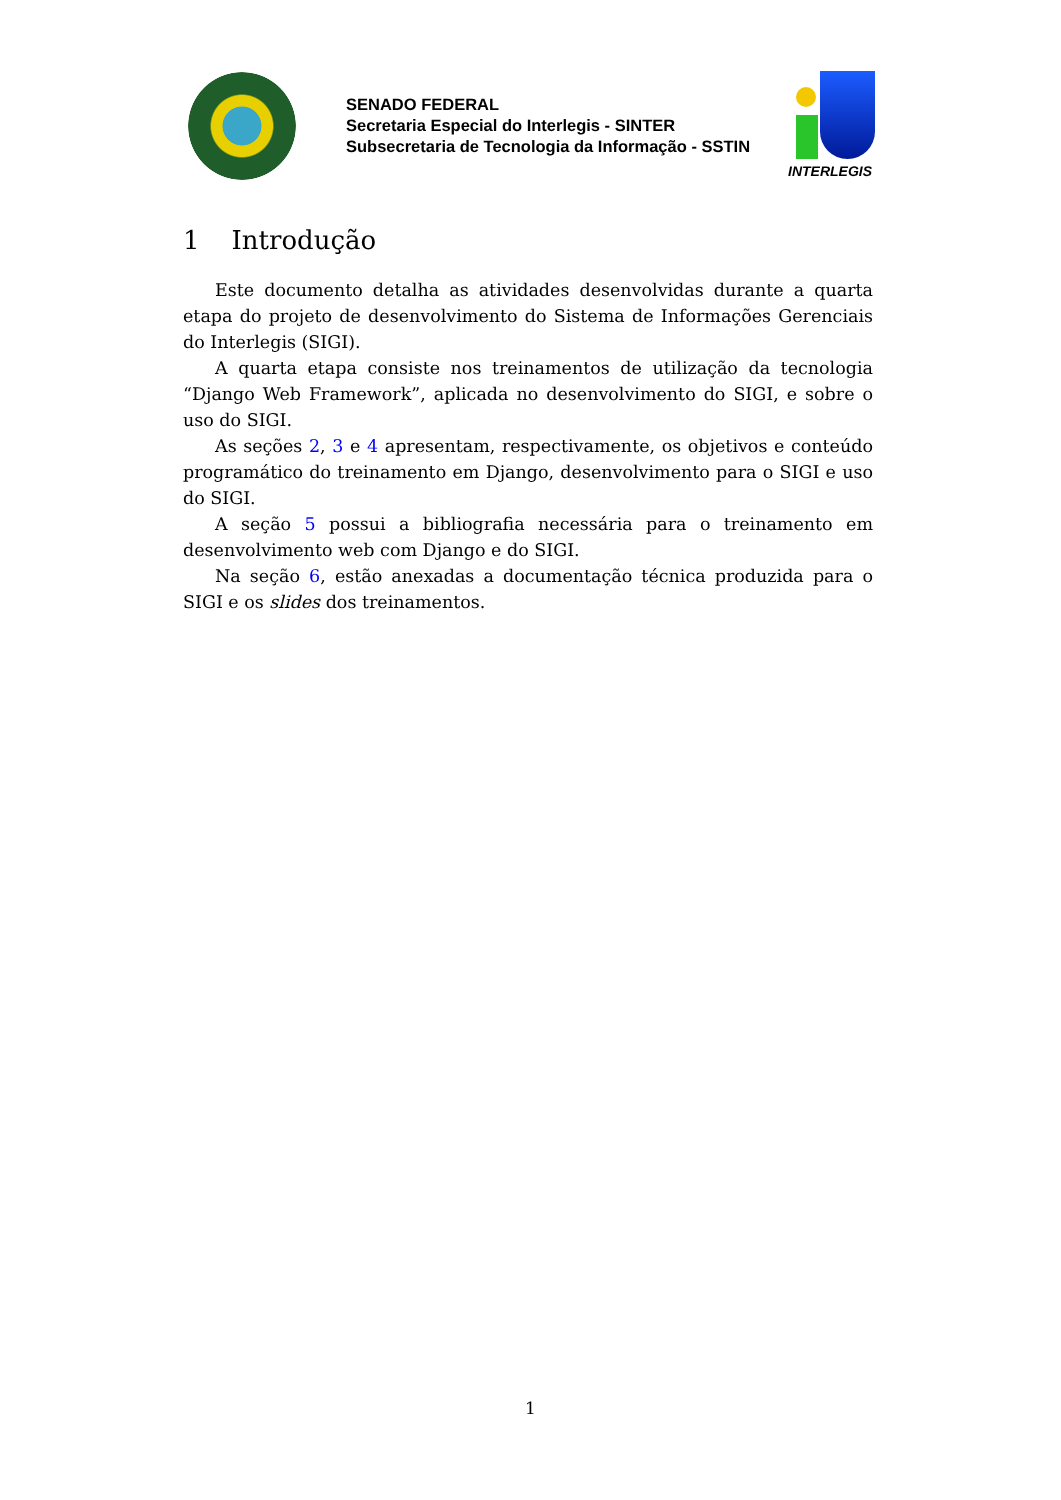SENADO FEDERAL
Secretaria Especial do Interlegis - SINTER
Subsecretaria de Tecnologia da Informação - SSTIN
INTERLEGIS
1 Introdução
Este documento detalha as atividades desenvolvidas durante a quarta etapa do projeto de desenvolvimento do Sistema de Informações Gerenciais do Interlegis (SIGI).
A quarta etapa consiste nos treinamentos de utilização da tecnologia “Django Web Framework”, aplicada no desenvolvimento do SIGI, e sobre o uso do SIGI.
As seções 2, 3 e 4 apresentam, respectivamente, os objetivos e conteúdo programático do treinamento em Django, desenvolvimento para o SIGI e uso do SIGI.
A seção 5 possui a bibliografia necessária para o treinamento em desenvolvimento web com Django e do SIGI.
Na seção 6, estão anexadas a documentação técnica produzida para o SIGI e os slides dos treinamentos.
1